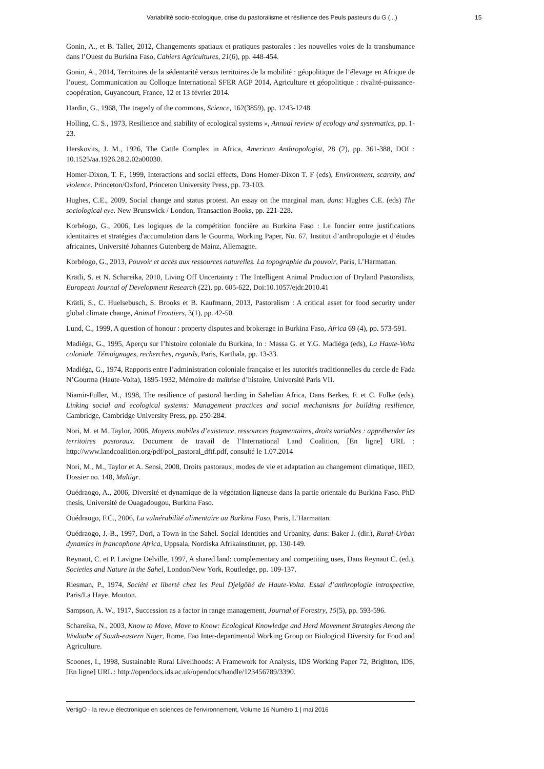Variabilité socio-écologique, crise du pastoralisme et résilience des Peuls pasteurs du G (...) 15
Gonin, A., et B. Tallet, 2012, Changements spatiaux et pratiques pastorales : les nouvelles voies de la transhumance dans l’Ouest du Burkina Faso, Cahiers Agricultures, 21(6), pp. 448-454.
Gonin, A., 2014, Territoires de la sédentarité versus territoires de la mobilité : géopolitique de l’élevage en Afrique de l’ouest, Communication au Colloque International SFER AGP 2014, Agriculture et géopolitique : rivalité-puissance-coopération, Guyancourt, France, 12 et 13 février 2014.
Hardin, G., 1968, The tragedy of the commons, Science, 162(3859), pp. 1243-1248.
Holling, C. S., 1973, Resilience and stability of ecological systems », Annual review of ecology and systematics, pp. 1-23.
Herskovits, J. M., 1926, The Cattle Complex in Africa, American Anthropologist, 28 (2), pp. 361-388, DOI : 10.1525/aa.1926.28.2.02a00030.
Homer-Dixon, T. F., 1999, Interactions and social effects, Dans Homer-Dixon T. F (eds), Environment, scarcity, and violence. Princeton/Oxford, Princeton University Press, pp. 73-103.
Hughes, C.E., 2009, Social change and status protest. An essay on the marginal man, dans: Hughes C.E. (eds) The sociological eye. New Brunswick / London, Transaction Books, pp. 221-228.
Korbéogo, G., 2006, Les logiques de la compétition foncière au Burkina Faso : Le foncier entre justifications identitaires et stratégies d'accumulation dans le Gourma, Working Paper, No. 67, Institut d’anthropologie et d’études africaines, Université Johannes Gutenberg de Mainz, Allemagne.
Korbéogo, G., 2013, Pouvoir et accès aux ressources naturelles. La topographie du pouvoir, Paris, L’Harmattan.
Krätli, S. et N. Schareika, 2010, Living Off Uncertainty : The Intelligent Animal Production of Dryland Pastoralists, European Journal of Development Research (22), pp. 605-622, Doi:10.1057/ejdr.2010.41
Krätli, S., C. Huelsebusch, S. Brooks et B. Kaufmann, 2013, Pastoralism : A critical asset for food security under global climate change, Animal Frontiers, 3(1), pp. 42-50.
Lund, C., 1999, A question of honour : property disputes and brokerage in Burkina Faso, Africa 69 (4), pp. 573-591.
Madiéga, G., 1995, Aperçu sur l’histoire coloniale du Burkina, In : Massa G. et Y.G. Madiéga (eds), La Haute-Volta coloniale. Témoignages, recherches, regards, Paris, Karthala, pp. 13-33.
Madiéga, G., 1974, Rapports entre l’administration coloniale française et les autorités traditionnelles du cercle de Fada N’Gourma (Haute-Volta), 1895-1932, Mémoire de maîtrise d’histoire, Université Paris VII.
Niamir-Fuller, M., 1998, The resilience of pastoral herding in Sahelian Africa, Dans Berkes, F. et C. Folke (eds), Linking social and ecological systems: Management practices and social mechanisms for building resilience, Cambridge, Cambridge University Press, pp. 250-284.
Nori, M. et M. Taylor, 2006, Moyens mobiles d’existence, ressources fragmentaires, droits variables : appréhender les territoires pastoraux. Document de travail de l’International Land Coalition, [En ligne] URL : http://www.landcoalition.org/pdf/pol_pastoral_dftf.pdf, consulté le 1.07.2014
Nori, M., M., Taylor et A. Sensi, 2008, Droits pastoraux, modes de vie et adaptation au changement climatique, IIED, Dossier no. 148, Multigr.
Ouédraogo, A., 2006, Diversité et dynamique de la végétation ligneuse dans la partie orientale du Burkina Faso. PhD thesis, Université de Ouagadougou, Burkina Faso.
Ouédraogo, F.C., 2006, La vulnérabilité alimentaire au Burkina Faso, Paris, L’Harmattan.
Ouédraogo, J.-B., 1997, Dori, a Town in the Sahel. Social Identities and Urbanity, dans: Baker J. (dir.), Rural-Urban dynamics in francophone Africa, Uppsala, Nordiska Afrikainstitutet, pp. 130-149.
Reynaut, C. et P. Lavigne Delville, 1997, A shared land: complementary and competiting uses, Dans Reynaut C. (ed.), Societies and Nature in the Sahel, London/New York, Routledge, pp. 109-137.
Riesman, P., 1974, Société et liberté chez les Peul Djelgôbé de Haute-Volta. Essai d’anthroplogie introspective, Paris/La Haye, Mouton.
Sampson, A. W., 1917, Succession as a factor in range management, Journal of Forestry, 15(5), pp. 593-596.
Schareika, N., 2003, Know to Move, Move to Know: Ecological Knowledge and Herd Movement Strategies Among the Wodaabe of South-eastern Niger, Rome, Fao Inter-departmental Working Group on Biological Diversity for Food and Agriculture.
Scoones, I., 1998, Sustainable Rural Livelihoods: A Framework for Analysis, IDS Working Paper 72, Brighton, IDS, [En ligne] URL : http://opendocs.ids.ac.uk/opendocs/handle/123456789/3390.
VertigO - la revue électronique en sciences de l'environnement, Volume 16 Numéro 1 | mai 2016